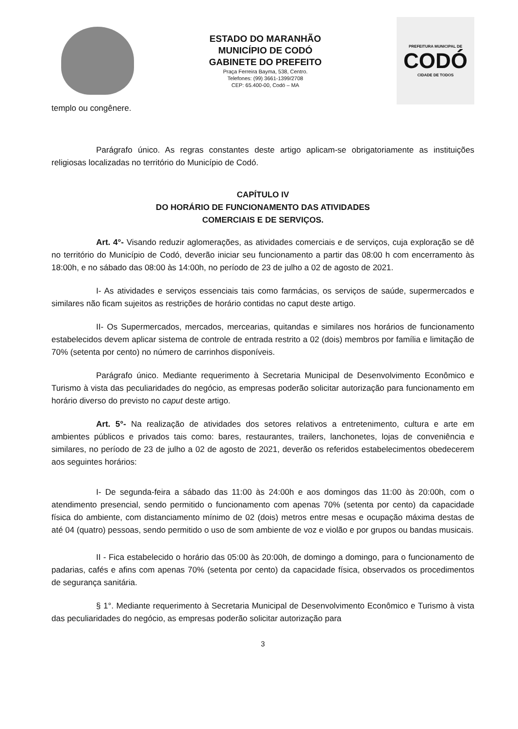ESTADO DO MARANHÃO
MUNICÍPIO DE CODÓ
GABINETE DO PREFEITO
Praça Ferreira Bayma, 538, Centro.
Telefones: (99) 3661-1399/2708
CEP: 65.400-00, Codó – MA
PREFEITURA MUNICIPAL DE
CODÓ
CIDADE DE TODOS
templo ou congênere.
Parágrafo único. As regras constantes deste artigo aplicam-se obrigatoriamente as instituições religiosas localizadas no território do Município de Codó.
CAPÍTULO IV
DO HORÁRIO DE FUNCIONAMENTO DAS ATIVIDADES
COMERCIAIS E DE SERVIÇOS.
Art. 4°- Visando reduzir aglomerações, as atividades comerciais e de serviços, cuja exploração se dê no território do Município de Codó, deverão iniciar seu funcionamento a partir das 08:00 h com encerramento às 18:00h, e no sábado das 08:00 às 14:00h, no período de 23 de julho a 02 de agosto de 2021.
I- As atividades e serviços essenciais tais como farmácias, os serviços de saúde, supermercados e similares não ficam sujeitos as restrições de horário contidas no caput deste artigo.
II- Os Supermercados, mercados, mercearias, quitandas e similares nos horários de funcionamento estabelecidos devem aplicar sistema de controle de entrada restrito a 02 (dois) membros por família e limitação de 70% (setenta por cento) no número de carrinhos disponíveis.
Parágrafo único. Mediante requerimento à Secretaria Municipal de Desenvolvimento Econômico e Turismo à vista das peculiaridades do negócio, as empresas poderão solicitar autorização para funcionamento em horário diverso do previsto no caput deste artigo.
Art. 5°- Na realização de atividades dos setores relativos a entretenimento, cultura e arte em ambientes públicos e privados tais como: bares, restaurantes, trailers, lanchonetes, lojas de conveniência e similares, no período de 23 de julho a 02 de agosto de 2021, deverão os referidos estabelecimentos obedecerem aos seguintes horários:
I- De segunda-feira a sábado das 11:00 às 24:00h e aos domingos das 11:00 às 20:00h, com o atendimento presencial, sendo permitido o funcionamento com apenas 70% (setenta por cento) da capacidade física do ambiente, com distanciamento mínimo de 02 (dois) metros entre mesas e ocupação máxima destas de até 04 (quatro) pessoas, sendo permitido o uso de som ambiente de voz e violão e por grupos ou bandas musicais.
II - Fica estabelecido o horário das 05:00 às 20:00h, de domingo a domingo, para o funcionamento de padarias, cafés e afins com apenas 70% (setenta por cento) da capacidade física, observados os procedimentos de segurança sanitária.
§ 1°. Mediante requerimento à Secretaria Municipal de Desenvolvimento Econômico e Turismo à vista das peculiaridades do negócio, as empresas poderão solicitar autorização para
3